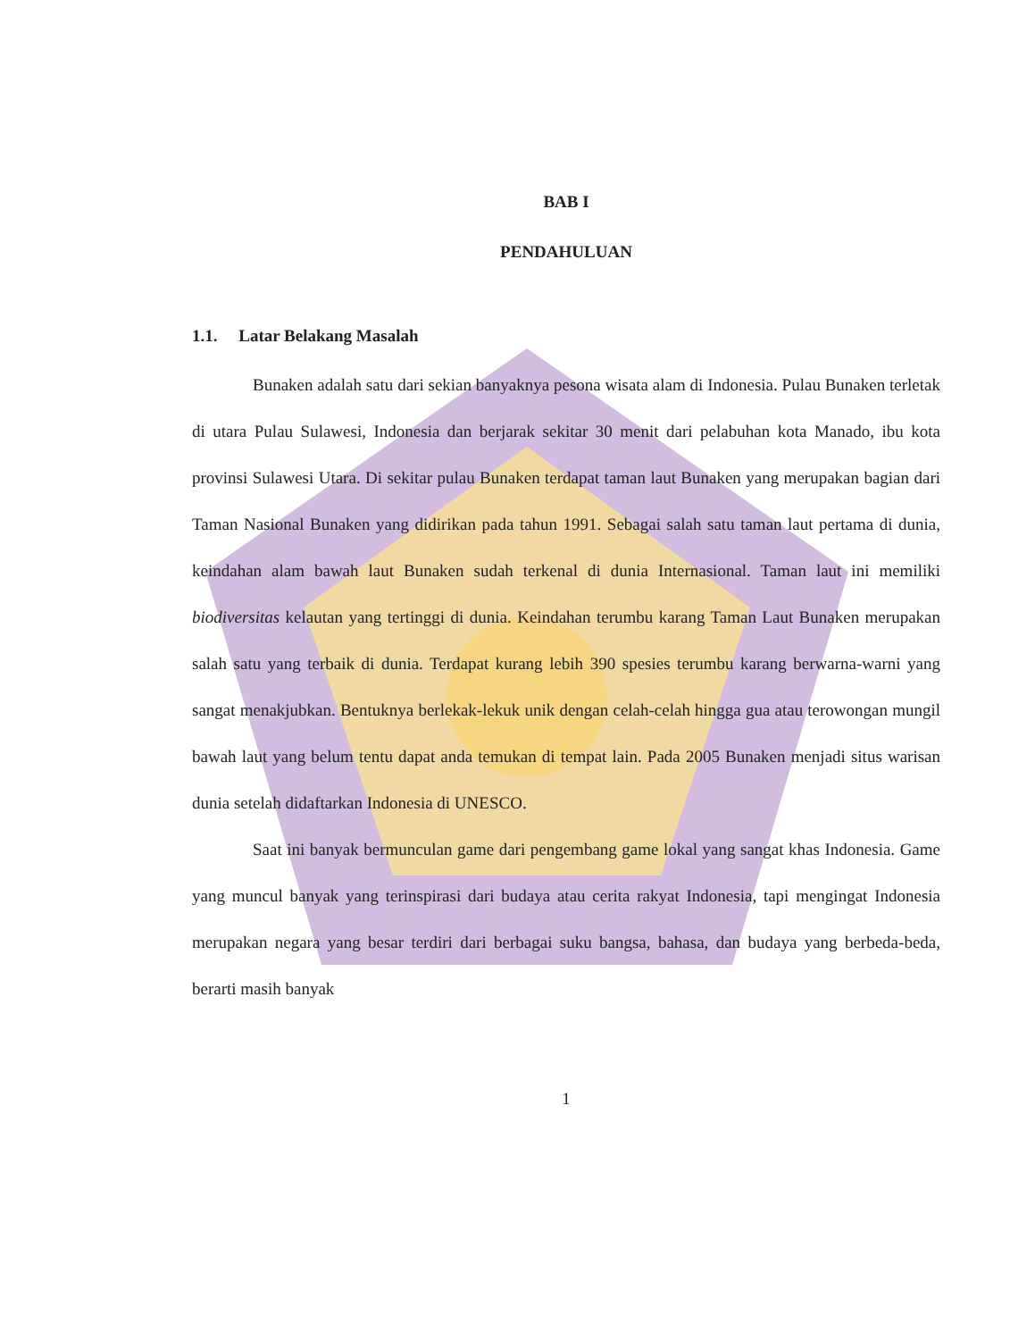BAB I
PENDAHULUAN
1.1. Latar Belakang Masalah
Bunaken adalah satu dari sekian banyaknya pesona wisata alam di Indonesia. Pulau Bunaken terletak di utara Pulau Sulawesi, Indonesia dan berjarak sekitar 30 menit dari pelabuhan kota Manado, ibu kota provinsi Sulawesi Utara. Di sekitar pulau Bunaken terdapat taman laut Bunaken yang merupakan bagian dari Taman Nasional Bunaken yang didirikan pada tahun 1991. Sebagai salah satu taman laut pertama di dunia, keindahan alam bawah laut Bunaken sudah terkenal di dunia Internasional. Taman laut ini memiliki biodiversitas kelautan yang tertinggi di dunia. Keindahan terumbu karang Taman Laut Bunaken merupakan salah satu yang terbaik di dunia. Terdapat kurang lebih 390 spesies terumbu karang berwarna-warni yang sangat menakjubkan. Bentuknya berlekak-lekuk unik dengan celah-celah hingga gua atau terowongan mungil bawah laut yang belum tentu dapat anda temukan di tempat lain. Pada 2005 Bunaken menjadi situs warisan dunia setelah didaftarkan Indonesia di UNESCO.
Saat ini banyak bermunculan game dari pengembang game lokal yang sangat khas Indonesia. Game yang muncul banyak yang terinspirasi dari budaya atau cerita rakyat Indonesia, tapi mengingat Indonesia merupakan negara yang besar terdiri dari berbagai suku bangsa, bahasa, dan budaya yang berbeda-beda, berarti masih banyak
1